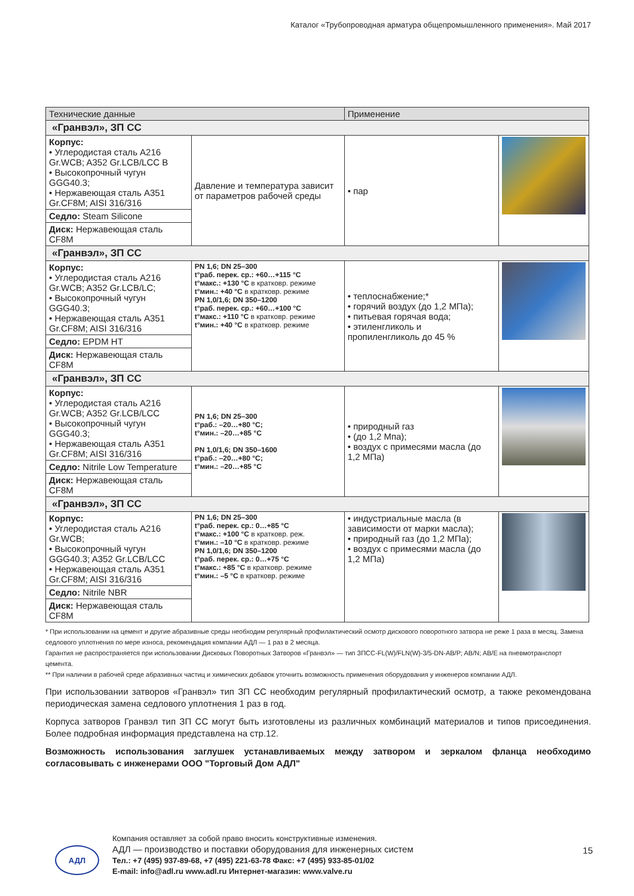Каталог «Трубопроводная арматура общепромышленного применения». Май 2017
| Технические данные | | Применение | |
| --- | --- | --- | --- |
| «Гранвэл», ЗП СС | | | |
| Корпус: • Углеродистая сталь A216 Gr.WCB; A352 Gr.LCB/LCC B • Высокопрочный чугун GGG40.3; • Нержавеющая сталь A351 Gr.CF8M; AISI 316/316 | Давление и температура зависит от параметров рабочей среды | • пар | |
| Седло: Steam Silicone | | | |
| Диск: Нержавеющая сталь CF8M | | | |
| «Гранвэл», ЗП СС | | | |
| Корпус: • Углеродистая сталь A216 Gr.WCB; A352 Gr.LCB/LC; • Высокопрочный чугун GGG40.3; • Нержавеющая сталь A351 Gr.CF8M; AISI 316/316 | PN 1,6; DN 25–300 t°раб. перек. ср.: +60…+115 °C t°макс.: +130 °C в кратковр. режиме t°мин.: +40 °C в кратковр. режиме PN 1,0/1,6; DN 350–1200 t°раб. перек. ср.: +60…+100 °C t°макс.: +110 °C в кратковр. режиме t°мин.: +40 °C в кратковр. режиме | • теплоснабжение;* • горячий воздух (до 1,2 МПа); • питьевая горячая вода; • этиленгликоль и пропиленгликоль до 45 % | |
| Седло: EPDM HT | | | |
| Диск: Нержавеющая сталь CF8M | | | |
| «Гранвэл», ЗП СС | | | |
| Корпус: • Углеродистая сталь A216 Gr.WCB; A352 Gr.LCB/LCC • Высокопрочный чугун GGG40.3; • Нержавеющая сталь A351 Gr.CF8M; AISI 316/316 | PN 1,6; DN 25–300 t°раб.: –20…+80 °C; t°мин.: –20…+85 °C PN 1,0/1,6; DN 350–1600 t°раб.: –20…+80 °C; t°мин.: –20…+85 °C | • природный газ • (до 1,2 Мпа); • воздух с примесями масла (до 1,2 МПа) | |
| Седло: Nitrile Low Temperature | | | |
| Диск: Нержавеющая сталь CF8M | | | |
| «Гранвэл», ЗП СС | | | |
| Корпус: • Углеродистая сталь A216 Gr.WCB; • Высокопрочный чугун GGG40.3; A352 Gr.LCB/LCC • Нержавеющая сталь A351 Gr.CF8M; AISI 316/316 | PN 1,6; DN 25–300 t°раб. перек. ср.: 0…+85 °C t°макс.: +100 °C в кратковр. реж. t°мин.: –10 °C в кратковр. режиме PN 1,0/1,6; DN 350–1200 t°раб. перек. ср.: 0…+75 °C t°макс.: +85 °C в кратковр. режиме t°мин.: –5 °C в кратковр. режиме | • индустриальные масла (в зависимости от марки масла); • природный газ (до 1,2 МПа); • воздух с примесями масла (до 1,2 МПа) | |
| Седло: Nitrile NBR | | | |
| Диск: Нержавеющая сталь CF8M | | | |
* При использовании на цемент и другие абразивные среды необходим регулярный профилактический осмотр дискового поворотного затвора не реже 1 раза в месяц. Замена седлового уплотнения по мере износа, рекомендация компании АДЛ — 1 раз в 2 месяца.
Гарантия не распространяется при использовании Дисковых Поворотных Затворов «Гранвэл» — тип ЗПСС-FL(W)/FLN(W)-3/5-DN-AB/P; AB/N; AB/E на пневмотранспорт цемента.
** При наличии в рабочей среде абразивных частиц и химических добавок уточнить возможность применения оборудования у инженеров компании АДЛ.
При использовании затворов «Гранвэл» тип ЗП СС необходим регулярный профилактический осмотр, а также рекомендована периодическая замена седлового уплотнения 1 раз в год.
Корпуса затворов Гранвэл тип ЗП СС могут быть изготовлены из различных комбинаций материалов и типов присоединения. Более подробная информация представлена на стр.12.
Возможность использования заглушек устанавливаемых между затвором и зеркалом фланца необходимо согласовывать с инженерами ООО "Торговый Дом АДЛ"
АДЛ
Компания оставляет за собой право вносить конструктивные изменения.
АДЛ — производство и поставки оборудования для инженерных систем
Тел.: +7 (495) 937-89-68, +7 (495) 221-63-78 Факс: +7 (495) 933-85-01/02
E-mail: info@adl.ru www.adl.ru Интернет-магазин: www.valve.ru
15